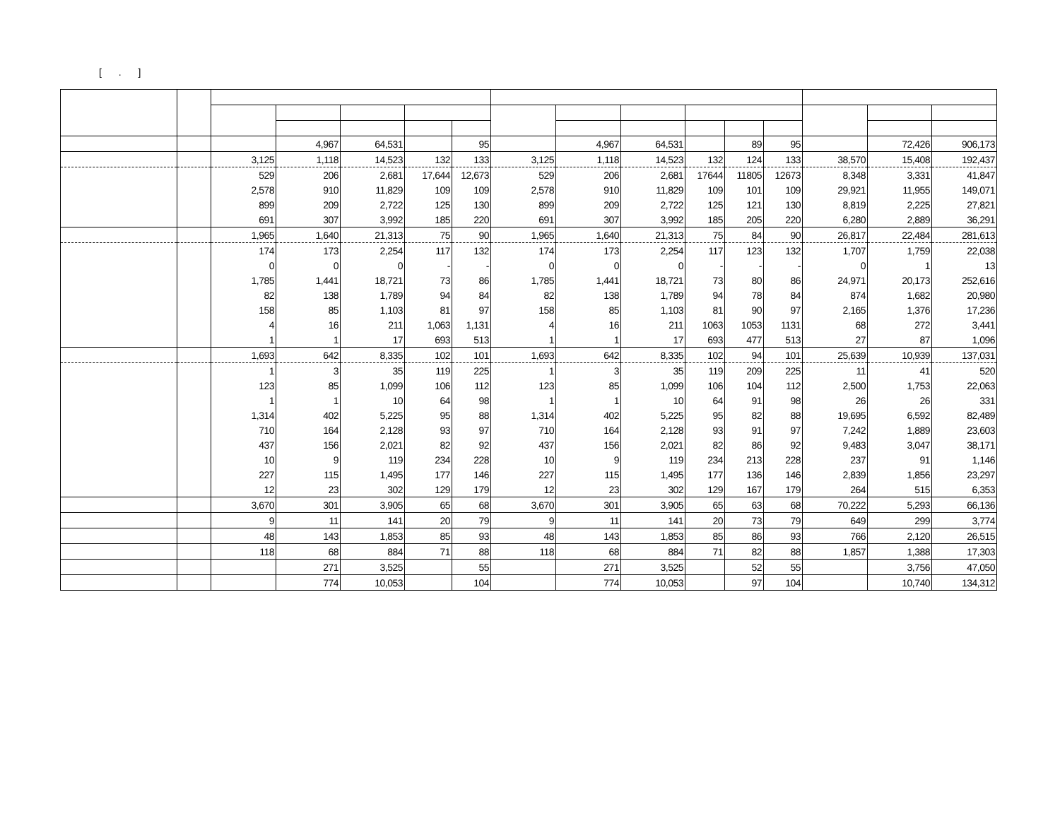[ . ]
| | | | 4,967 | 64,531 | | 95 | | 4,967 | 64,531 | | 89 | 95 | | 72,426 | 906,173 |
| | | 3,125 | 1,118 | 14,523 | 132 | 133 | 3,125 | 1,118 | 14,523 | 132 | 124 | 133 | 38,570 | 15,408 | 192,437 |
| | | 529 | 206 | 2,681 | 17,644 | 12,673 | 529 | 206 | 2,681 | 17644 | 11805 | 12673 | 8,348 | 3,331 | 41,847 |
| | | 2,578 | 910 | 11,829 | 109 | 109 | 2,578 | 910 | 11,829 | 109 | 101 | 109 | 29,921 | 11,955 | 149,071 |
| | | 899 | 209 | 2,722 | 125 | 130 | 899 | 209 | 2,722 | 125 | 121 | 130 | 8,819 | 2,225 | 27,821 |
| | | 691 | 307 | 3,992 | 185 | 220 | 691 | 307 | 3,992 | 185 | 205 | 220 | 6,280 | 2,889 | 36,291 |
| | | 1,965 | 1,640 | 21,313 | 75 | 90 | 1,965 | 1,640 | 21,313 | 75 | 84 | 90 | 26,817 | 22,484 | 281,613 |
| | | 174 | 173 | 2,254 | 117 | 132 | 174 | 173 | 2,254 | 117 | 123 | 132 | 1,707 | 1,759 | 22,038 |
| | | 0 | 0 | 0 | - | - | 0 | 0 | 0 | - | - | - | 0 | 1 | 13 |
| | | 1,785 | 1,441 | 18,721 | 73 | 86 | 1,785 | 1,441 | 18,721 | 73 | 80 | 86 | 24,971 | 20,173 | 252,616 |
| | | 82 | 138 | 1,789 | 94 | 84 | 82 | 138 | 1,789 | 94 | 78 | 84 | 874 | 1,682 | 20,980 |
| | | 158 | 85 | 1,103 | 81 | 97 | 158 | 85 | 1,103 | 81 | 90 | 97 | 2,165 | 1,376 | 17,236 |
| | | 4 | 16 | 211 | 1,063 | 1,131 | 4 | 16 | 211 | 1063 | 1053 | 1131 | 68 | 272 | 3,441 |
| | | 1 | 1 | 17 | 693 | 513 | 1 | 1 | 17 | 693 | 477 | 513 | 27 | 87 | 1,096 |
| | | 1,693 | 642 | 8,335 | 102 | 101 | 1,693 | 642 | 8,335 | 102 | 94 | 101 | 25,639 | 10,939 | 137,031 |
| | | 1 | 3 | 35 | 119 | 225 | 1 | 3 | 35 | 119 | 209 | 225 | 11 | 41 | 520 |
| | | 123 | 85 | 1,099 | 106 | 112 | 123 | 85 | 1,099 | 106 | 104 | 112 | 2,500 | 1,753 | 22,063 |
| | | 1 | 1 | 10 | 64 | 98 | 1 | 1 | 10 | 64 | 91 | 98 | 26 | 26 | 331 |
| | | 1,314 | 402 | 5,225 | 95 | 88 | 1,314 | 402 | 5,225 | 95 | 82 | 88 | 19,695 | 6,592 | 82,489 |
| | | 710 | 164 | 2,128 | 93 | 97 | 710 | 164 | 2,128 | 93 | 91 | 97 | 7,242 | 1,889 | 23,603 |
| | | 437 | 156 | 2,021 | 82 | 92 | 437 | 156 | 2,021 | 82 | 86 | 92 | 9,483 | 3,047 | 38,171 |
| | | 10 | 9 | 119 | 234 | 228 | 10 | 9 | 119 | 234 | 213 | 228 | 237 | 91 | 1,146 |
| | | 227 | 115 | 1,495 | 177 | 146 | 227 | 115 | 1,495 | 177 | 136 | 146 | 2,839 | 1,856 | 23,297 |
| | | 12 | 23 | 302 | 129 | 179 | 12 | 23 | 302 | 129 | 167 | 179 | 264 | 515 | 6,353 |
| | | 3,670 | 301 | 3,905 | 65 | 68 | 3,670 | 301 | 3,905 | 65 | 63 | 68 | 70,222 | 5,293 | 66,136 |
| | | 9 | 11 | 141 | 20 | 79 | 9 | 11 | 141 | 20 | 73 | 79 | 649 | 299 | 3,774 |
| | | 48 | 143 | 1,853 | 85 | 93 | 48 | 143 | 1,853 | 85 | 86 | 93 | 766 | 2,120 | 26,515 |
| | | 118 | 68 | 884 | 71 | 88 | 118 | 68 | 884 | 71 | 82 | 88 | 1,857 | 1,388 | 17,303 |
| | | | 271 | 3,525 | | 55 | | 271 | 3,525 | | 52 | 55 | | 3,756 | 47,050 |
| | | | 774 | 10,053 | | 104 | | 774 | 10,053 | | 97 | 104 | | 10,740 | 134,312 |